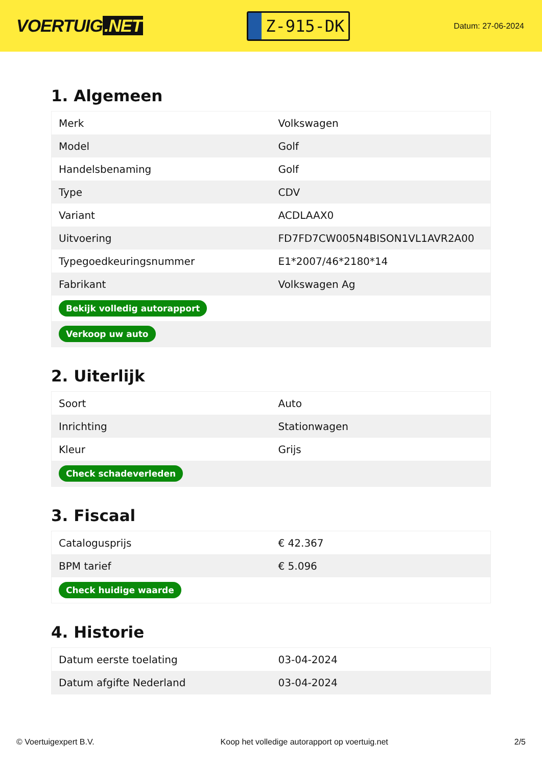VOERTUIG.NET
Z-915-DK
Datum: 27-06-2024
1. Algemeen
| Merk | Volkswagen |
| Model | Golf |
| Handelsbenaming | Golf |
| Type | CDV |
| Variant | ACDLAAX0 |
| Uitvoering | FD7FD7CW005N4BISON1VL1AVR2A00 |
| Typegoedkeuringsnummer | E1*2007/46*2180*14 |
| Fabrikant | Volkswagen Ag |
| Bekijk volledig autorapport | |
| Verkoop uw auto | |
2. Uiterlijk
| Soort | Auto |
| Inrichting | Stationwagen |
| Kleur | Grijs |
| Check schadeverleden | |
3. Fiscaal
| Catalogusprijs | € 42.367 |
| BPM tarief | € 5.096 |
| Check huidige waarde | |
4. Historie
| Datum eerste toelating | 03-04-2024 |
| Datum afgifte Nederland | 03-04-2024 |
© Voertuigexpert B.V. Koop het volledige autorapport op voertuig.net 2/5